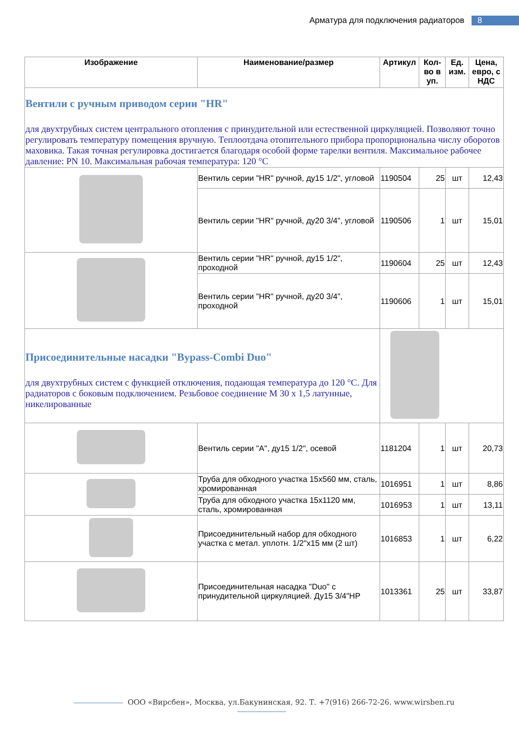Арматура для подключения радиаторов 8
| Изображение | Наименование/размер | Артикул | Кол-во в уп. | Ед. изм. | Цена, евро, с НДС |
| --- | --- | --- | --- | --- | --- |
| Вентили с ручным приводом серии "HR" для двухтрубных систем центрального отопления с принудительной или естественной циркуляцией. Позволяют точно регулировать температуру помещения вручную. Теплоотдача отопительного прибора пропорциональна числу оборотов маховика. Такая точная регулировка достигается благодаря особой форме тарелки вентиля. Максимальное рабочее давление: PN 10. Максимальная рабочая температура: 120 °C | | | | | |
| | Вентиль серии "HR" ручной, ду15 1/2", угловой | 1190504 | 25 | шт | 12,43 |
| | Вентиль серии "HR" ручной, ду20 3/4", угловой | 1190506 | 1 | шт | 15,01 |
| | Вентиль серии "HR" ручной, ду15 1/2", проходной | 1190604 | 25 | шт | 12,43 |
| | Вентиль серии "HR" ручной, ду20 3/4", проходной | 1190606 | 1 | шт | 15,01 |
| Присоединительные насадки "Bypass-Combi Duo" для двухтрубных систем с функцией отключения, подающая температура до 120 °C. Для радиаторов с боковым подключением. Резьбовое соединение M 30 x 1,5 латунные, никелированные | | | | | |
| | Вентиль серии "A", ду15 1/2", осевой | 1181204 | 1 | шт | 20,73 |
| | Труба для обходного участка 15x560 мм, сталь, хромированная | 1016951 | 1 | шт | 8,86 |
| | Труба для обходного участка 15x1120 мм, сталь, хромированная | 1016953 | 1 | шт | 13,11 |
| | Присоединительный набор для обходного участка с метал. уплотн. 1/2"x15 мм (2 шт) | 1016853 | 1 | шт | 6,22 |
| | Присоединительная насадка "Duo" с принудительной циркуляцией. Ду15 3/4"HP | 1013361 | 25 | шт | 33,87 |
ООО «Вирсбен», Москва, ул.Бакунинская, 92. Т. +7(916) 266-72-26. www.wirsben.ru